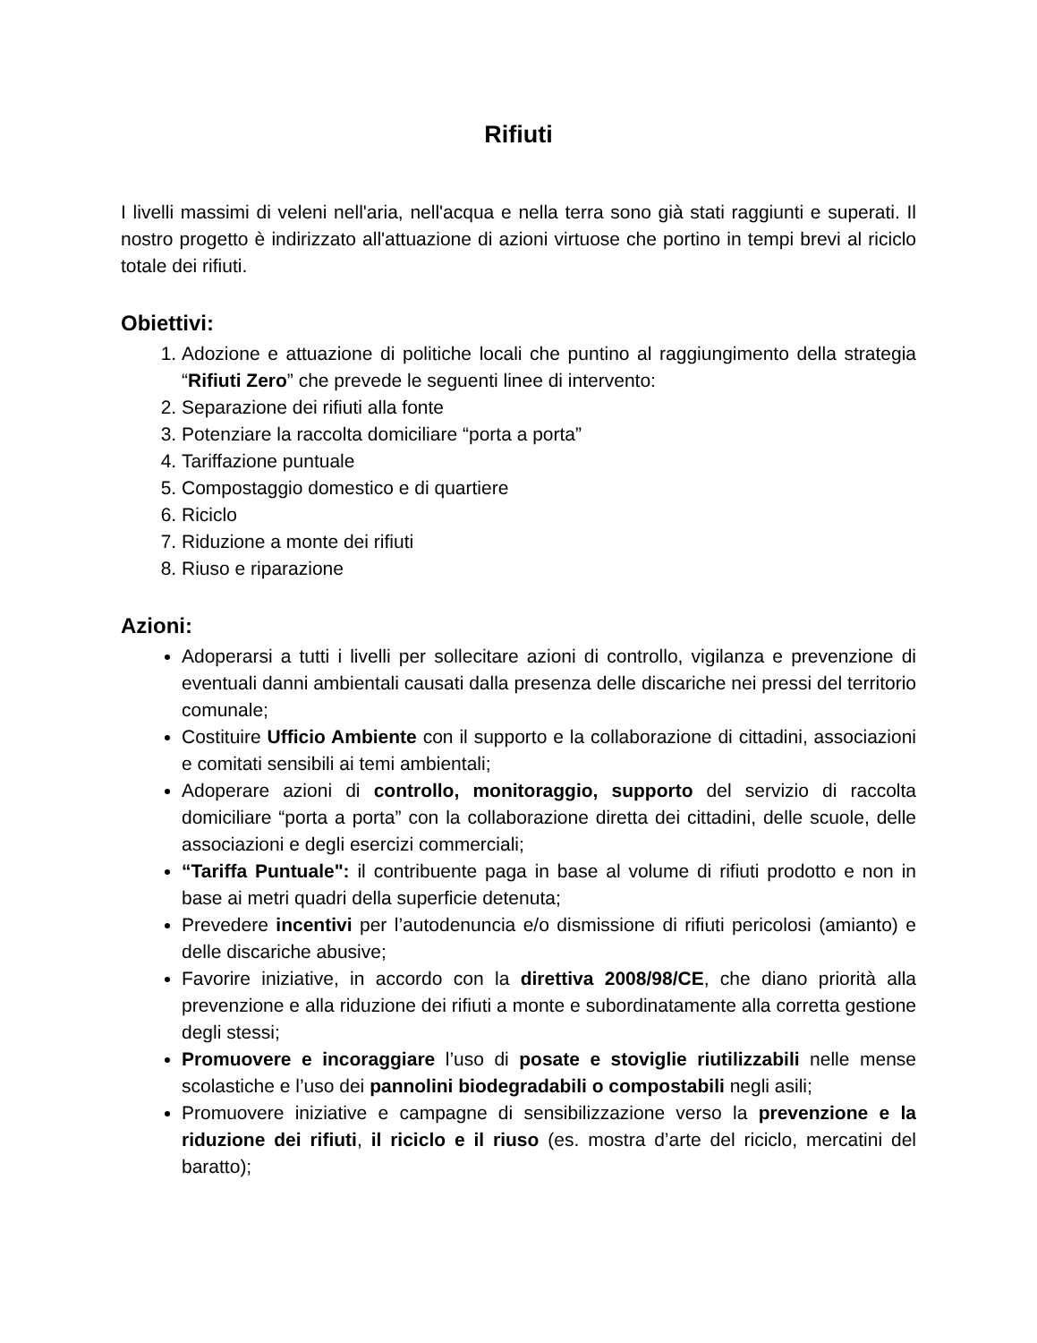Rifiuti
I livelli massimi di veleni nell'aria, nell'acqua e nella terra sono già stati raggiunti e superati. Il nostro progetto è indirizzato all'attuazione di azioni virtuose che portino in tempi brevi al riciclo totale dei rifiuti.
Obiettivi:
1. Adozione e attuazione di politiche locali che puntino al raggiungimento della strategia “Rifiuti Zero” che prevede le seguenti linee di intervento:
2. Separazione dei rifiuti alla fonte
3. Potenziare la raccolta domiciliare “porta a porta”
4. Tariffazione puntuale
5. Compostaggio domestico e di quartiere
6. Riciclo
7. Riduzione a monte dei rifiuti
8. Riuso e riparazione
Azioni:
Adoperarsi a tutti i livelli per sollecitare azioni di controllo, vigilanza e prevenzione di eventuali danni ambientali causati dalla presenza delle discariche nei pressi del territorio comunale;
Costituire Ufficio Ambiente con il supporto e la collaborazione di cittadini, associazioni e comitati sensibili ai temi ambientali;
Adoperare azioni di controllo, monitoraggio, supporto del servizio di raccolta domiciliare “porta a porta” con la collaborazione diretta dei cittadini, delle scuole, delle associazioni e degli esercizi commerciali;
“Tariffa Puntuale": il contribuente paga in base al volume di rifiuti prodotto e non in base ai metri quadri della superficie detenuta;
Prevedere incentivi per l’autodenuncia e/o dismissione di rifiuti pericolosi (amianto) e delle discariche abusive;
Favorire iniziative, in accordo con la direttiva 2008/98/CE, che diano priorità alla prevenzione e alla riduzione dei rifiuti a monte e subordinatamente alla corretta gestione degli stessi;
Promuovere e incoraggiare l’uso di posate e stoviglie riutilizzabili nelle mense scolastiche e l’uso dei pannolini biodegradabili o compostabili negli asili;
Promuovere iniziative e campagne di sensibilizzazione verso la prevenzione e la riduzione dei rifiuti, il riciclo e il riuso (es. mostra d’arte del riciclo, mercatini del baratto);